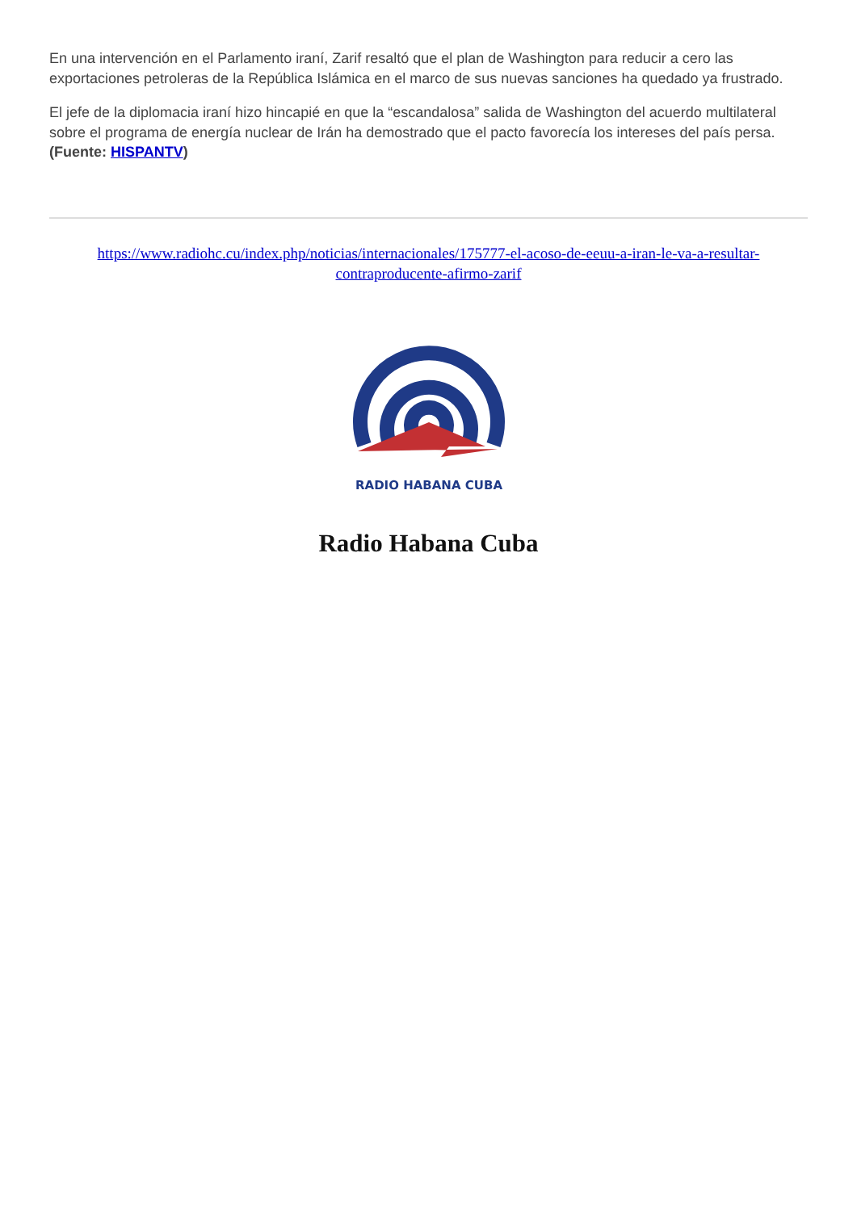En una intervención en el Parlamento iraní, Zarif resaltó que el plan de Washington para reducir a cero las exportaciones petroleras de la República Islámica en el marco de sus nuevas sanciones ha quedado ya frustrado.
El jefe de la diplomacia iraní hizo hincapié en que la “escandalosa” salida de Washington del acuerdo multilateral sobre el programa de energía nuclear de Irán ha demostrado que el pacto favorecía los intereses del país persa. (Fuente: HISPANTV)
https://www.radiohc.cu/index.php/noticias/internacionales/175777-el-acoso-de-eeuu-a-iran-le-va-a-resultar-contraproducente-afirmo-zarif
RADIO HABANA CUBA
Radio Habana Cuba